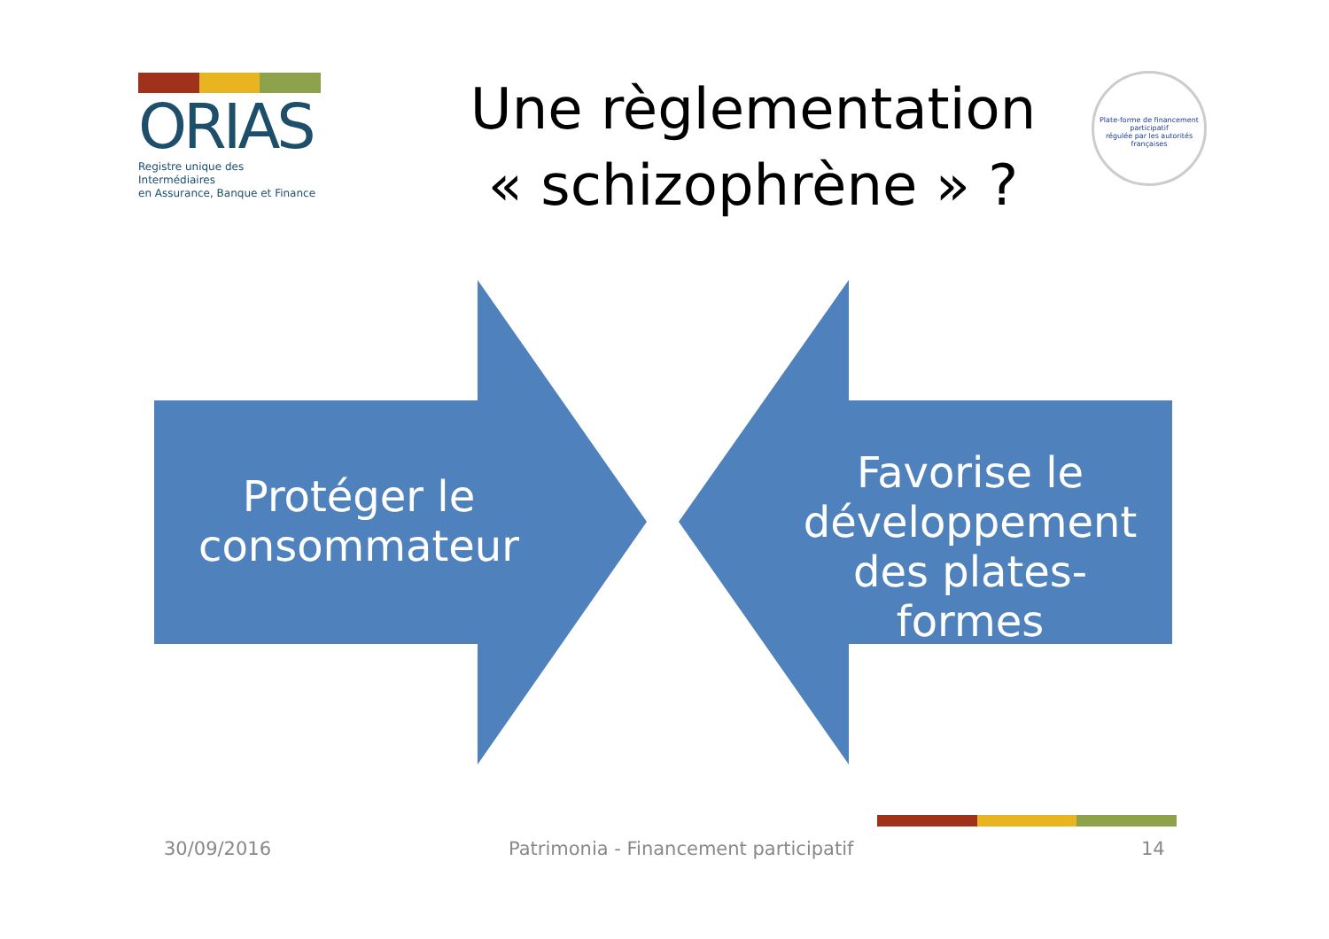ORIAS
Registre unique des Intermédiaires
en Assurance, Banque et Finance
Une règlementation
« schizophrène » ?
Plate-forme de financement participatif
régulée par les autorités françaises
Protéger le consommateur
Favorise le développement des plates-formes
30/09/2016
Patrimonia - Financement participatif
14